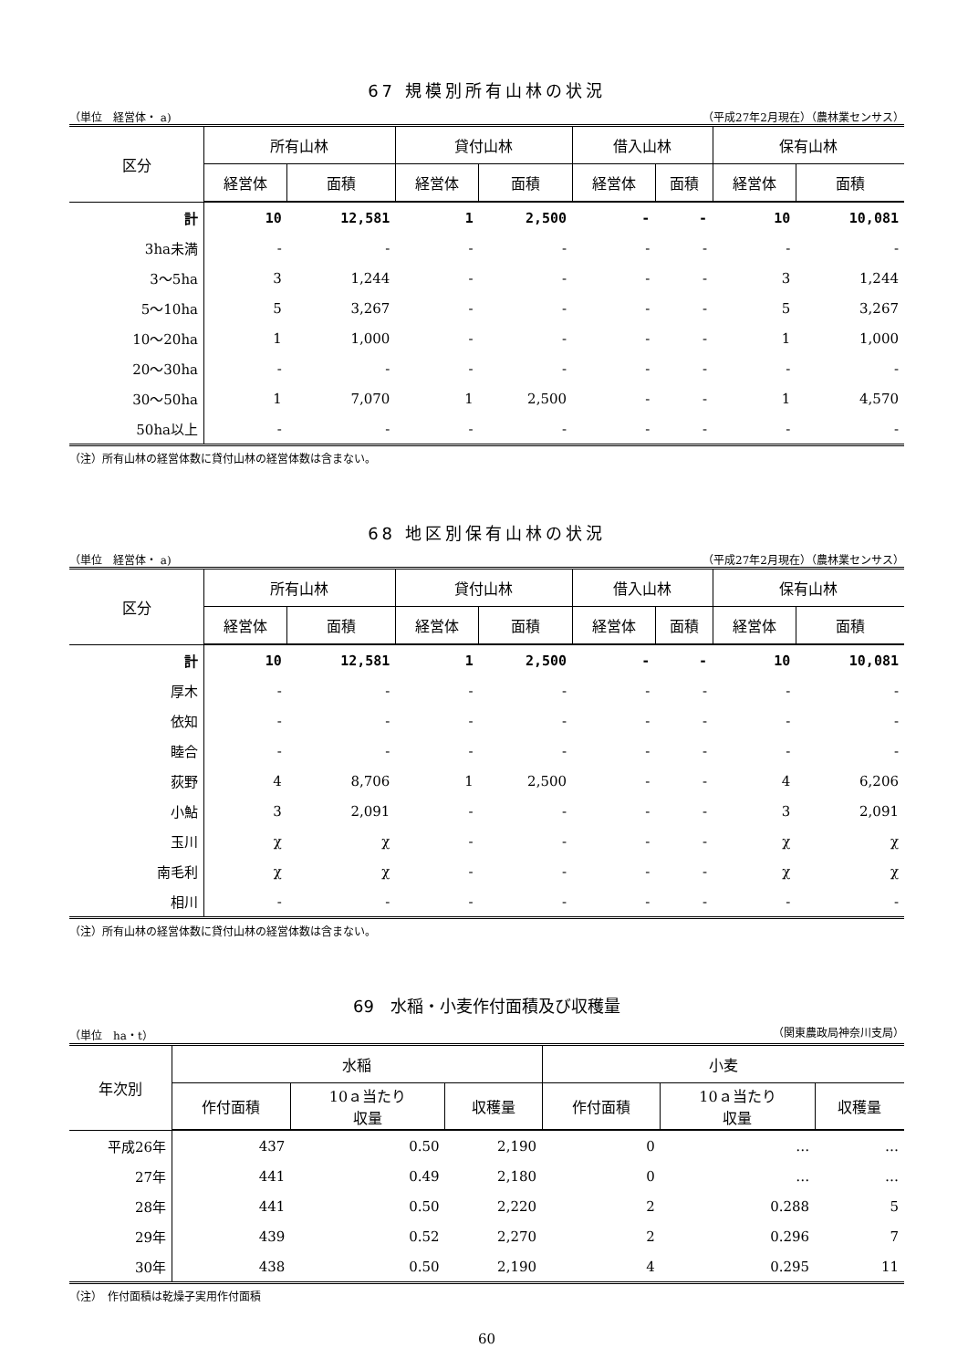67 規模別所有山林の状況
（単位　経営体・ a) （平成27年2月現在）（農林業センサス）
| 区分 | 所有山林 | | 貸付山林 | | 借入山林 | | 保有山林 | |
| --- | --- | --- | --- | --- | --- | --- | --- | --- |
| | 経営体 | 面積 | 経営体 | 面積 | 経営体 | 面積 | 経営体 | 面積 |
| 計 | 10 | 12,581 | 1 | 2,500 | - | - | 10 | 10,081 |
| 3ha未満 | - | - | - | - | - | - | - | - |
| 3～5ha | 3 | 1,244 | - | - | - | - | 3 | 1,244 |
| 5～10ha | 5 | 3,267 | - | - | - | - | 5 | 3,267 |
| 10～20ha | 1 | 1,000 | - | - | - | - | 1 | 1,000 |
| 20～30ha | - | - | - | - | - | - | - | - |
| 30～50ha | 1 | 7,070 | 1 | 2,500 | - | - | 1 | 4,570 |
| 50ha以上 | - | - | - | - | - | - | - | - |
（注）所有山林の経営体数に貸付山林の経営体数は含まない。
68 地区別保有山林の状況
（単位　経営体・ a) （平成27年2月現在）（農林業センサス）
| 区分 | 所有山林 | | 貸付山林 | | 借入山林 | | 保有山林 | |
| --- | --- | --- | --- | --- | --- | --- | --- | --- |
| | 経営体 | 面積 | 経営体 | 面積 | 経営体 | 面積 | 経営体 | 面積 |
| 計 | 10 | 12,581 | 1 | 2,500 | - | - | 10 | 10,081 |
| 厚木 | - | - | - | - | - | - | - | - |
| 依知 | - | - | - | - | - | - | - | - |
| 睦合 | - | - | - | - | - | - | - | - |
| 荻野 | 4 | 8,706 | 1 | 2,500 | - | - | 4 | 6,206 |
| 小鮎 | 3 | 2,091 | - | - | - | - | 3 | 2,091 |
| 玉川 | χ | χ | - | - | - | - | χ | χ |
| 南毛利 | χ | χ | - | - | - | - | χ | χ |
| 相川 | - | - | - | - | - | - | - | - |
（注）所有山林の経営体数に貸付山林の経営体数は含まない。
69　水稲・小麦作付面積及び収穫量
（単位　ha・t） （関東農政局神奈川支局）
| 年次別 | 水稲 | | | 小麦 | | |
| --- | --- | --- | --- | --- | --- | --- |
| | 作付面積 | 10ａ当たり 収量 | 収穫量 | 作付面積 | 10ａ当たり 収量 | 収穫量 |
| 平成26年 | 437 | 0.50 | 2,190 | 0 | … | … |
| 27年 | 441 | 0.49 | 2,180 | 0 | … | … |
| 28年 | 441 | 0.50 | 2,220 | 2 | 0.288 | 5 |
| 29年 | 439 | 0.52 | 2,270 | 2 | 0.296 | 7 |
| 30年 | 438 | 0.50 | 2,190 | 4 | 0.295 | 11 |
（注）　作付面積は乾燥子実用作付面積
60